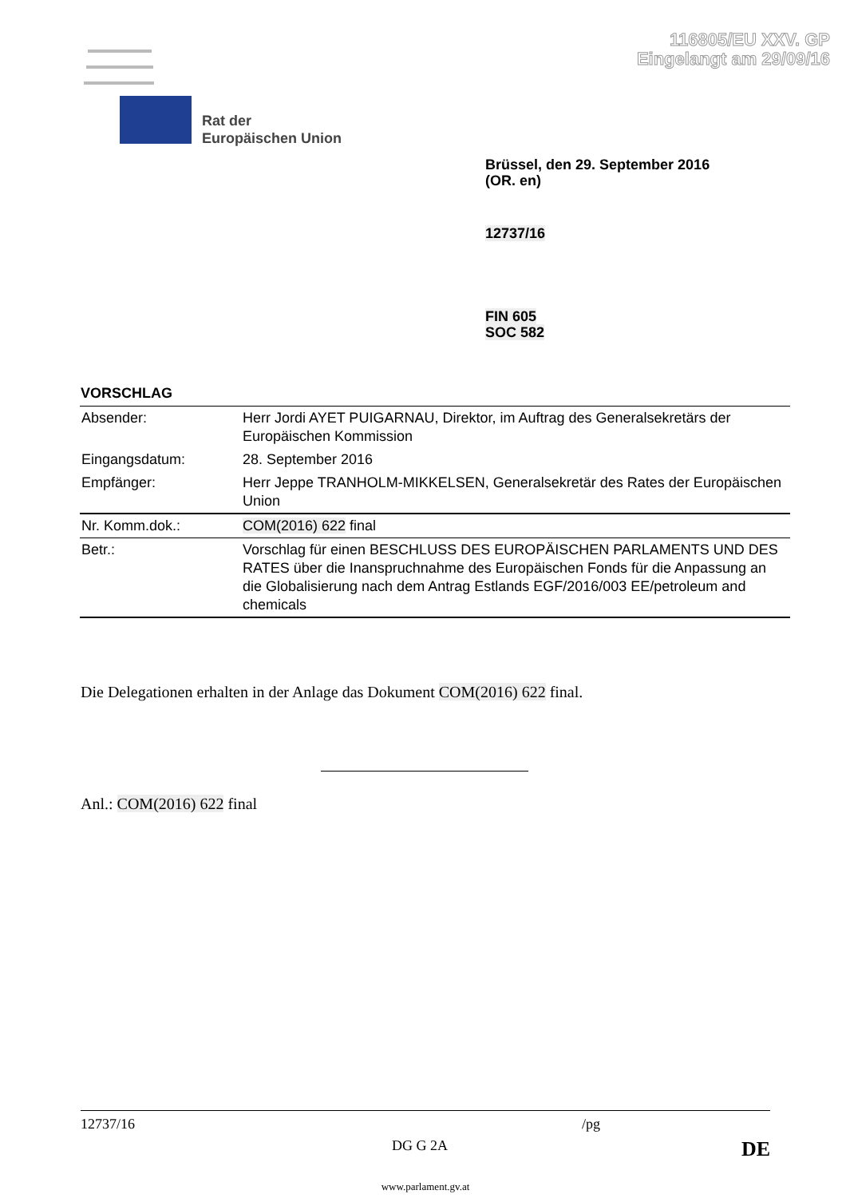116805/EU XXV. GP
Eingelangt am 29/09/16
Rat der
Europäischen Union
Brüssel, den 29. September 2016
(OR. en)
12737/16
FIN 605
SOC 582
VORSCHLAG
| Absender: | Herr Jordi AYET PUIGARNAU, Direktor, im Auftrag des Generalsekretärs der Europäischen Kommission |
| Eingangsdatum: | 28. September 2016 |
| Empfänger: | Herr Jeppe TRANHOLM-MIKKELSEN, Generalsekretär des Rates der Europäischen Union |
| Nr. Komm.dok.: | COM(2016) 622 final |
| Betr.: | Vorschlag für einen BESCHLUSS DES EUROPÄISCHEN PARLAMENTS UND DES RATES über die Inanspruchnahme des Europäischen Fonds für die Anpassung an die Globalisierung nach dem Antrag Estlands EGF/2016/003 EE/petroleum and chemicals |
Die Delegationen erhalten in der Anlage das Dokument COM(2016) 622 final.
Anl.: COM(2016) 622 final
12737/16 /pg
DG G 2A DE
www.parlament.gv.at